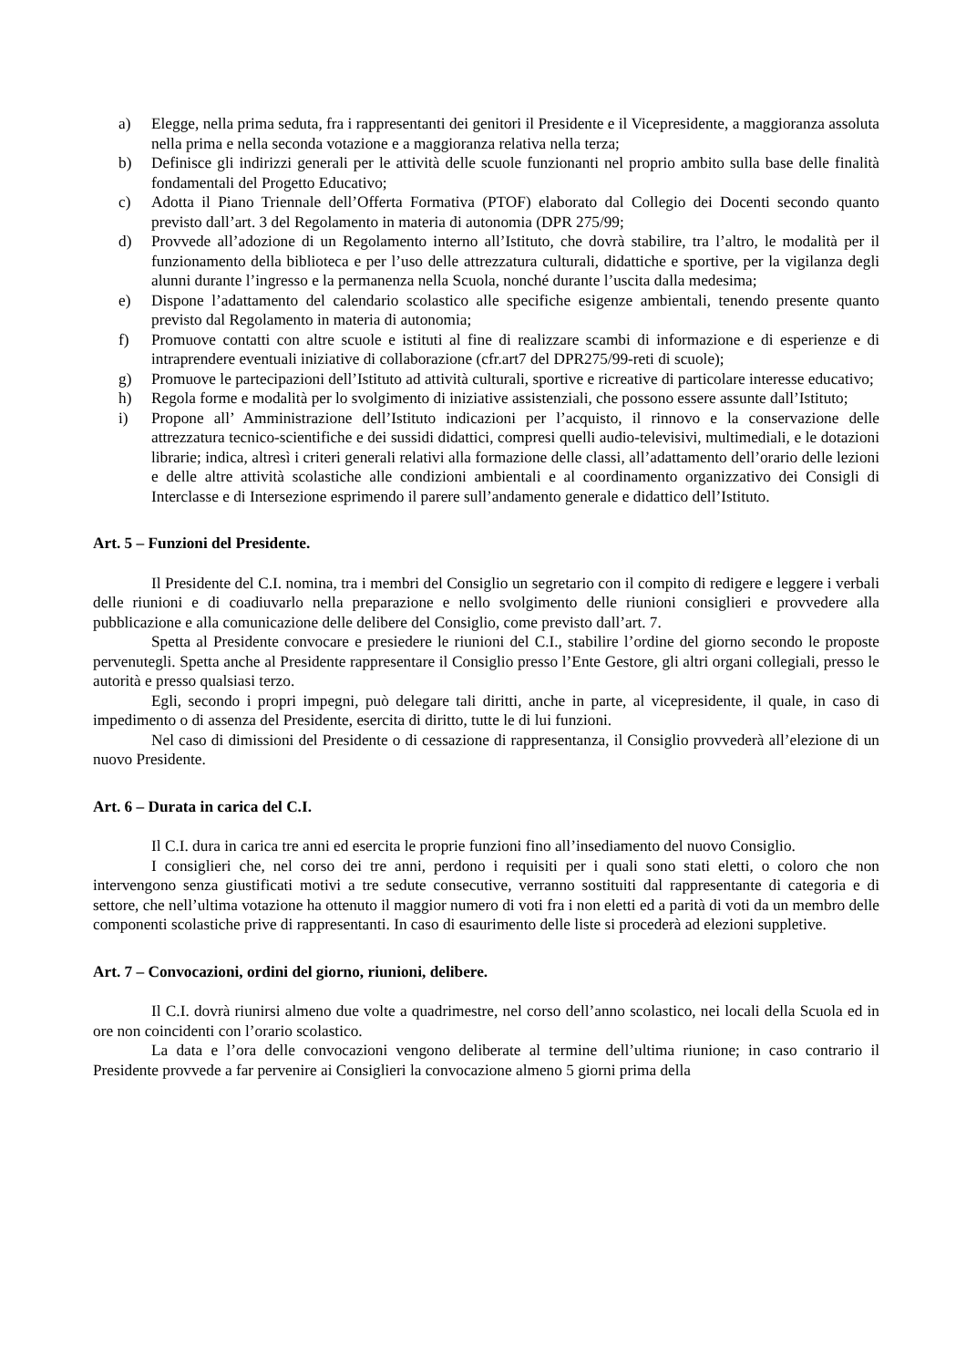a) Elegge, nella prima seduta, fra i rappresentanti dei genitori il Presidente e il Vicepresidente, a maggioranza assoluta nella prima e nella seconda votazione e a maggioranza relativa nella terza;
b) Definisce gli indirizzi generali per le attività delle scuole funzionanti nel proprio ambito sulla base delle finalità fondamentali del Progetto Educativo;
c) Adotta il Piano Triennale dell’Offerta Formativa (PTOF) elaborato dal Collegio dei Docenti secondo quanto previsto dall’art. 3 del Regolamento in materia di autonomia (DPR 275/99;
d) Provvede all’adozione di un Regolamento interno all’Istituto, che dovrà stabilire, tra l’altro, le modalità per il funzionamento della biblioteca e per l’uso delle attrezzatura culturali, didattiche e sportive, per la vigilanza degli alunni durante l’ingresso e la permanenza nella Scuola, nonché durante l’uscita dalla medesima;
e) Dispone l’adattamento del calendario scolastico alle specifiche esigenze ambientali, tenendo presente quanto previsto dal Regolamento in materia di autonomia;
f) Promuove contatti con altre scuole e istituti al fine di realizzare scambi di informazione e di esperienze e di intraprendere eventuali iniziative di collaborazione (cfr.art7 del DPR275/99-reti di scuole);
g) Promuove le partecipazioni dell’Istituto ad attività culturali, sportive e ricreative di particolare interesse educativo;
h) Regola forme e modalità per lo svolgimento di iniziative assistenziali, che possono essere assunte dall’Istituto;
i) Propone all’ Amministrazione dell’Istituto indicazioni per l’acquisto, il rinnovo e la conservazione delle attrezzatura tecnico-scientifiche e dei sussidi didattici, compresi quelli audio-televisivi, multimediali, e le dotazioni librarie; indica, altresì i criteri generali relativi alla formazione delle classi, all’adattamento dell’orario delle lezioni e delle altre attività scolastiche alle condizioni ambientali e al coordinamento organizzativo dei Consigli di Interclasse e di Intersezione esprimendo il parere sull’andamento generale e didattico dell’Istituto.
Art. 5 – Funzioni del Presidente.
Il Presidente del C.I. nomina, tra i membri del Consiglio un segretario con il compito di redigere e leggere i verbali delle riunioni e di coadiuvarlo nella preparazione e nello svolgimento delle riunioni consiglieri e provvedere alla pubblicazione e alla comunicazione delle delibere del Consiglio, come previsto dall’art. 7.
Spetta al Presidente convocare e presiedere le riunioni del C.I., stabilire l’ordine del giorno secondo le proposte pervenutegli. Spetta anche al Presidente rappresentare il Consiglio presso l’Ente Gestore, gli altri organi collegiali, presso le autorità e presso qualsiasi terzo.
Egli, secondo i propri impegni, può delegare tali diritti, anche in parte, al vicepresidente, il quale, in caso di impedimento o di assenza del Presidente, esercita di diritto, tutte le di lui funzioni.
Nel caso di dimissioni del Presidente o di cessazione di rappresentanza, il Consiglio provvederà all’elezione di un nuovo Presidente.
Art. 6 – Durata in carica del C.I.
Il C.I. dura in carica tre anni ed esercita le proprie funzioni fino all’insediamento del nuovo Consiglio.
I consiglieri che, nel corso dei tre anni, perdono i requisiti per i quali sono stati eletti, o coloro che non intervengono senza giustificati motivi a tre sedute consecutive, verranno sostituiti dal rappresentante di categoria e di settore, che nell’ultima votazione ha ottenuto il maggior numero di voti fra i non eletti ed a parità di voti da un membro delle componenti scolastiche prive di rappresentanti. In caso di esaurimento delle liste si procederà ad elezioni suppletive.
Art. 7 – Convocazioni, ordini del giorno, riunioni, delibere.
Il C.I. dovrà riunirsi almeno due volte a quadrimestre, nel corso dell’anno scolastico, nei locali della Scuola ed in ore non coincidenti con l’orario scolastico.
La data e l’ora delle convocazioni vengono deliberate al termine dell’ultima riunione; in caso contrario il Presidente provvede a far pervenire ai Consiglieri la convocazione almeno 5 giorni prima della